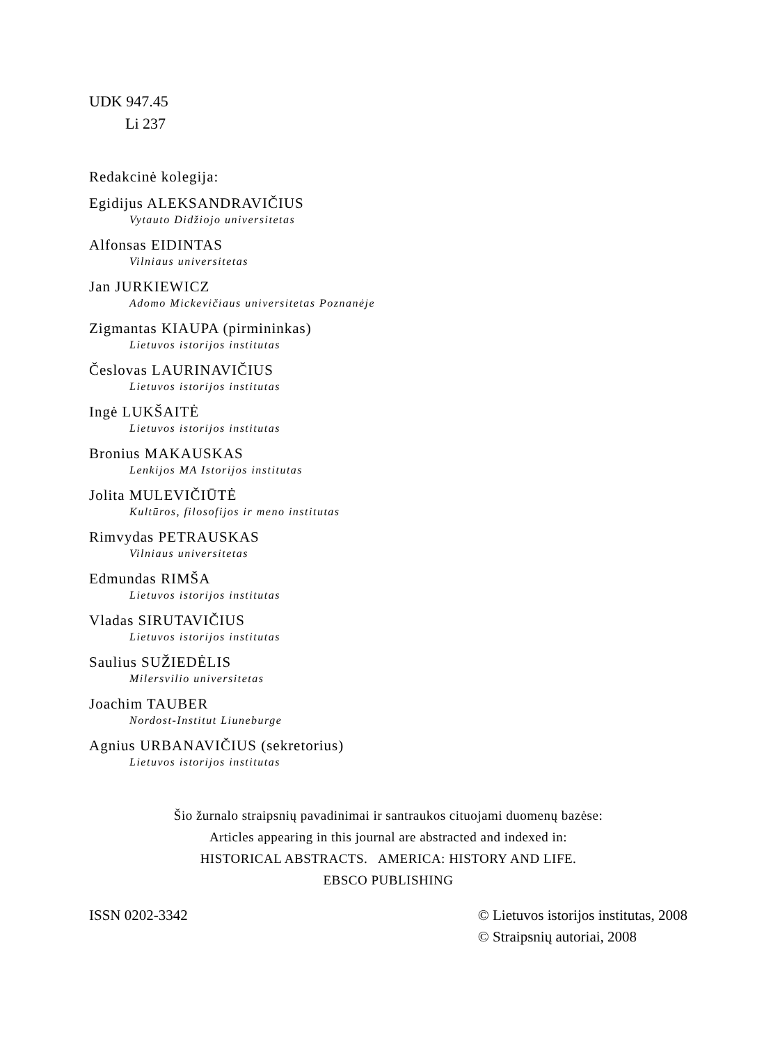UDK 947.45
Li 237
Redakcinė kolegija:
Egidijus ALEKSANDRAVIČIUS
Vytauto Didžiojo universitetas
Alfonsas EIDINTAS
Vilniaus universitetas
Jan JURKIEWICZ
Adomo Mickevičiaus universitetas Poznanėje
Zigmantas KIAUPA (pirmininkas)
Lietuvos istorijos institutas
Česlovas LAURINAVIČIUS
Lietuvos istorijos institutas
Ingė LUKŠAITĖ
Lietuvos istorijos institutas
Bronius MAKAUSKAS
Lenkijos MA Istorijos institutas
Jolita MULEVIČIŪTĖ
Kultūros, filosofijos ir meno institutas
Rimvydas PETRAUSKAS
Vilniaus universitetas
Edmundas RIMŠA
Lietuvos istorijos institutas
Vladas SIRUTAVIČIUS
Lietuvos istorijos institutas
Saulius SUŽIEDĖLIS
Milersvilio universitetas
Joachim TAUBER
Nordost-Institut Liuneburge
Agnius URBANAVIČIUS (sekretorius)
Lietuvos istorijos institutas
Šio žurnalo straipsnių pavadinimai ir santraukos cituojami duomenų bazėse:
Articles appearing in this journal are abstracted and indexed in:
HISTORICAL ABSTRACTS. AMERICA: HISTORY AND LIFE.
EBSCO PUBLISHING
ISSN 0202-3342 © Lietuvos istorijos institutas, 2008
© Straipsnių autoriai, 2008